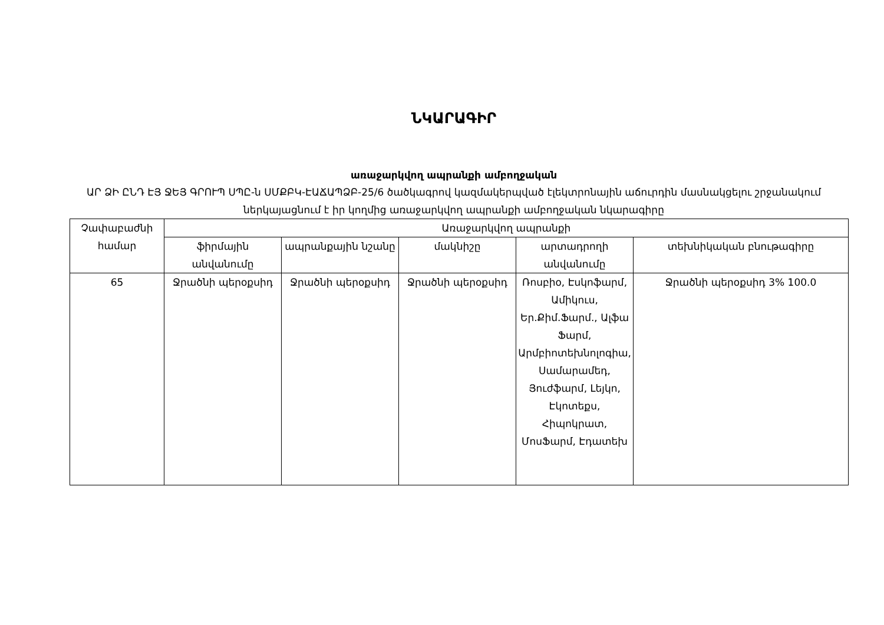ՆԿԱՐԱԳԻՐ
առաջարկվող ապրանքի ամբողջական
ԱՐ ՁԻ ԸՆԴ ԷՅ ՋԵՅ ԳՐՈՒՊ ՍՊԸ-ն ՍՄՔԲԿ-ԷԱՃԱՊՁԲ-25/6 ծածկագրով կազմակերպված էլեկտրոնային աճուրդին մասնակցելու շրջանակում ներկայացնում է իր կողմից առաջարկվող ապրանքի ամբողջական նկարագիրը
| Չափաբաժնի համար | Առաջարկվող ապրանքի | | | | |
| --- | --- | --- | --- | --- | --- |
| | ֆիրմային անվանումը | ապրանքային նշանը | մակնիշը | արտադրողի անվանումը | տեխնիկական բնութագիրը |
| 65 | Ջրածնի պերօքսիդ | Ջրածնի պերօքսիդ | Ջրածնի պերօքսիդ | Ռոսբիօ, Էսկոֆարմ, Ամիկուս, Եր.Քիմ.Ֆարմ., Ալֆա Ֆարմ, Արմբիոտեխնոլոգիա, Սամարամեդ, Յուժֆարմ, Լեյկո, Էկոտեքս, Հիպոկրատ, ՄոսՖարմ, Էդատեխ | Ջրածնի պերօքսիդ 3% 100.0 |